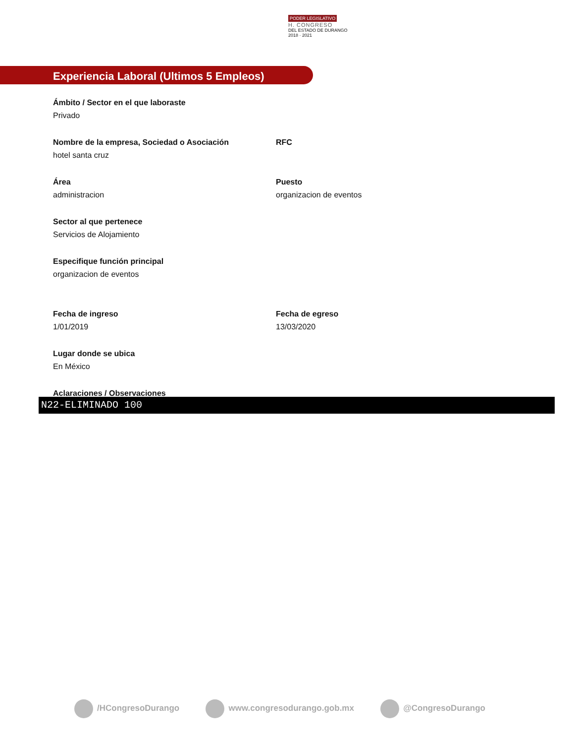PODER LEGISLATIVO
H. CONGRESO
DEL ESTADO DE DURANGO
2018 · 2021
Experiencia Laboral (Ultimos 5 Empleos)
Ámbito / Sector en el que laboraste
Privado
Nombre de la empresa, Sociedad o Asociación
hotel santa cruz
RFC
Área
administracion
Puesto
organizacion de eventos
Sector al que pertenece
Servicios de Alojamiento
Especifique función principal
organizacion de eventos
Fecha de ingreso
1/01/2019
Fecha de egreso
13/03/2020
Lugar donde se ubica
En México
Aclaraciones / Observaciones
N22-ELIMINADO 100
/HCongresoDurango www.congresodurango.gob.mx @CongresoDurango